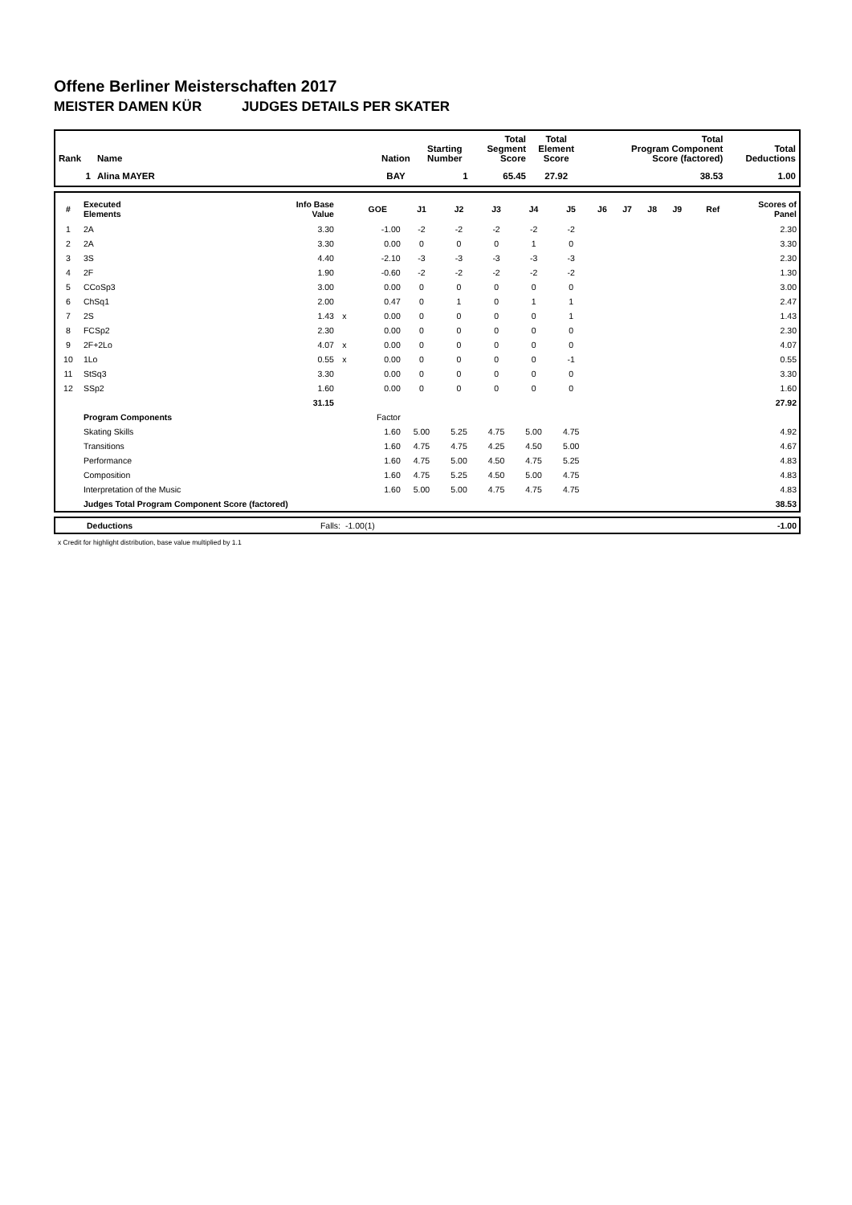Offene Berliner Meisterschaften 2017
MEISTER DAMEN KÜR JUDGES DETAILS PER SKATER
| Rank | Name | Nation | Starting Number | Total Segment Score | Total Element Score | Total Program Component Score (factored) | Total Deductions |
| --- | --- | --- | --- | --- | --- | --- | --- |
| 1 | Alina MAYER | BAY | 1 | 65.45 | 27.92 | 38.53 | 1.00 |
| # | Executed Elements | Info Base Value | | GOE | J1 | J2 | J3 | J4 | J5 | J6 | J7 | J8 | J9 | Ref | Scores of Panel |
| --- | --- | --- | --- | --- | --- | --- | --- | --- | --- | --- | --- | --- | --- | --- | --- |
| 1 | 2A | 3.30 | | -1.00 | -2 | -2 | -2 | -2 | -2 | | | | | | 2.30 |
| 2 | 2A | 3.30 | | 0.00 | 0 | 0 | 0 | 1 | 0 | | | | | | 3.30 |
| 3 | 3S | 4.40 | | -2.10 | -3 | -3 | -3 | -3 | -3 | | | | | | 2.30 |
| 4 | 2F | 1.90 | | -0.60 | -2 | -2 | -2 | -2 | -2 | | | | | | 1.30 |
| 5 | CCoSp3 | 3.00 | | 0.00 | 0 | 0 | 0 | 0 | 0 | | | | | | 3.00 |
| 6 | ChSq1 | 2.00 | | 0.47 | 0 | 1 | 0 | 1 | 1 | | | | | | 2.47 |
| 7 | 2S | 1.43 | x | 0.00 | 0 | 0 | 0 | 0 | 1 | | | | | | 1.43 |
| 8 | FCSp2 | 2.30 | | 0.00 | 0 | 0 | 0 | 0 | 0 | | | | | | 2.30 |
| 9 | 2F+2Lo | 4.07 | x | 0.00 | 0 | 0 | 0 | 0 | 0 | | | | | | 4.07 |
| 10 | 1Lo | 0.55 | x | 0.00 | 0 | 0 | 0 | 0 | -1 | | | | | | 0.55 |
| 11 | StSq3 | 3.30 | | 0.00 | 0 | 0 | 0 | 0 | 0 | | | | | | 3.30 |
| 12 | SSp2 | 1.60 | | 0.00 | 0 | 0 | 0 | 0 | 0 | | | | | | 1.60 |
| | | 31.15 | | | | | | | | | | | | | 27.92 |
| | Program Components | | | Factor | | | | | | | | | | | |
| | Skating Skills | | | 1.60 | 5.00 | 5.25 | 4.75 | 5.00 | 4.75 | | | | | | 4.92 |
| | Transitions | | | 1.60 | 4.75 | 4.75 | 4.25 | 4.50 | 5.00 | | | | | | 4.67 |
| | Performance | | | 1.60 | 4.75 | 5.00 | 4.50 | 4.75 | 5.25 | | | | | | 4.83 |
| | Composition | | | 1.60 | 4.75 | 5.25 | 4.50 | 5.00 | 4.75 | | | | | | 4.83 |
| | Interpretation of the Music | | | 1.60 | 5.00 | 5.00 | 4.75 | 4.75 | 4.75 | | | | | | 4.83 |
| | Judges Total Program Component Score (factored) | | | | | | | | | | | | | | 38.53 |
| | Deductions | Falls: | -1.00(1) | -1.00 |
x Credit for highlight distribution, base value multiplied by 1.1